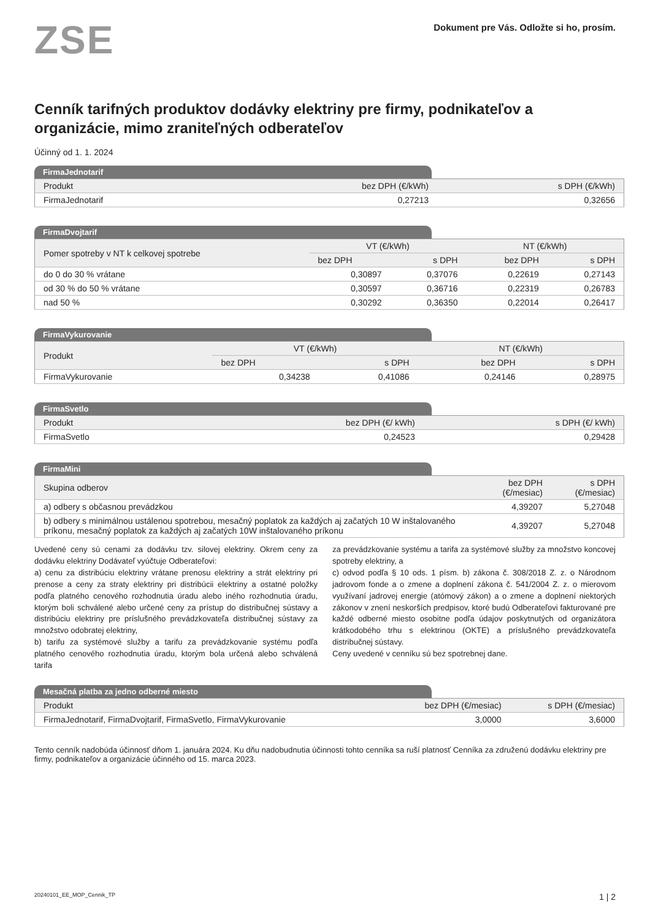ZSE
Dokument pre Vás. Odložte si ho, prosím.
Cenník tarifných produktov dodávky elektriny pre firmy, podnikateľov a organizácie, mimo zraniteľných odberateľov
Účinný od 1. 1. 2024
FirmaJednotarif
| Produkt | bez DPH (€/kWh) | s DPH (€/kWh) |
| --- | --- | --- |
| FirmaJednotarif | 0,27213 | 0,32656 |
FirmaDvojtarif
| Pomer spotreby v NT k celkovej spotrebe | VT (€/kWh) | | NT (€/kWh) | |
| --- | --- | --- | --- | --- |
| | bez DPH | s DPH | bez DPH | s DPH |
| do 0 do 30 % vrátane | 0,30897 | 0,37076 | 0,22619 | 0,27143 |
| od 30 % do 50 % vrátane | 0,30597 | 0,36716 | 0,22319 | 0,26783 |
| nad 50 % | 0,30292 | 0,36350 | 0,22014 | 0,26417 |
FirmaVykurovanie
| Produkt | VT (€/kWh) | | NT (€/kWh) | |
| --- | --- | --- | --- | --- |
| | bez DPH | s DPH | bez DPH | s DPH |
| FirmaVykurovanie | 0,34238 | 0,41086 | 0,24146 | 0,28975 |
FirmaSvetlo
| Produkt | bez DPH (€/ kWh) | s DPH (€/ kWh) |
| --- | --- | --- |
| FirmaSvetlo | 0,24523 | 0,29428 |
FirmaMini
| Skupina odberov | bez DPH (€/mesiac) | s DPH (€/mesiac) |
| --- | --- | --- |
| a) odbery s občasnou prevádzkou | 4,39207 | 5,27048 |
| b) odbery s minimálnou ustálenou spotrebou, mesačný poplatok za každých aj začatých 10 W inštalovaného príkonu, mesačný poplatok za každých aj začatých 10W inštalovaného príkonu | 4,39207 | 5,27048 |
Uvedené ceny sú cenami za dodávku tzv. silovej elektriny. Okrem ceny za dodávku elektriny Dodávateľ vyúčtuje Odberateľovi:
a) cenu za distribúciu elektriny vrátane prenosu elektriny a strát elektriny pri prenose a ceny za straty elektriny pri distribúcii elektriny a ostatné položky podľa platného cenového rozhodnutia úradu alebo iného rozhodnutia úradu, ktorým boli schválené alebo určené ceny za prístup do distribučnej sústavy a distribúciu elektriny pre príslušného prevádzkovateľa distribučnej sústavy za množstvo odobratej elektriny,
b) tarifu za systémové služby a tarifu za prevádzkovanie systému podľa platného cenového rozhodnutia úradu, ktorým bola určená alebo schválená tarifa
za prevádzkovanie systému a tarifa za systémové služby za množstvo koncovej spotreby elektriny, a
c) odvod podľa § 10 ods. 1 písm. b) zákona č. 308/2018 Z. z. o Národnom jadrovom fonde a o zmene a doplnení zákona č. 541/2004 Z. z. o mierovom využívaní jadrovej energie (atómový zákon) a o zmene a doplnení niektorých zákonov v znení neskorších predpisov, ktoré budú Odberateľovi fakturované pre každé odberné miesto osobitne podľa údajov poskytnutých od organizátora krátkodobého trhu s elektrinou (OKTE) a príslušného prevádzkovateľa distribučnej sústavy.
Ceny uvedené v cenníku sú bez spotrebnej dane.
Mesačná platba za jedno odberné miesto
| Produkt | bez DPH (€/mesiac) | s DPH (€/mesiac) |
| --- | --- | --- |
| FirmaJednotarif, FirmaDvojtarif, FirmaSvetlo, FirmaVykurovanie | 3,0000 | 3,6000 |
Tento cenník nadobúda účinnosť dňom 1. januára 2024. Ku dňu nadobudnutia účinnosti tohto cenníka sa ruší platnosť Cenníka za združenú dodávku elektriny pre firmy, podnikateľov a organizácie účinného od 15. marca 2023.
20240101_EE_MOP_Cennik_TP 1 | 2